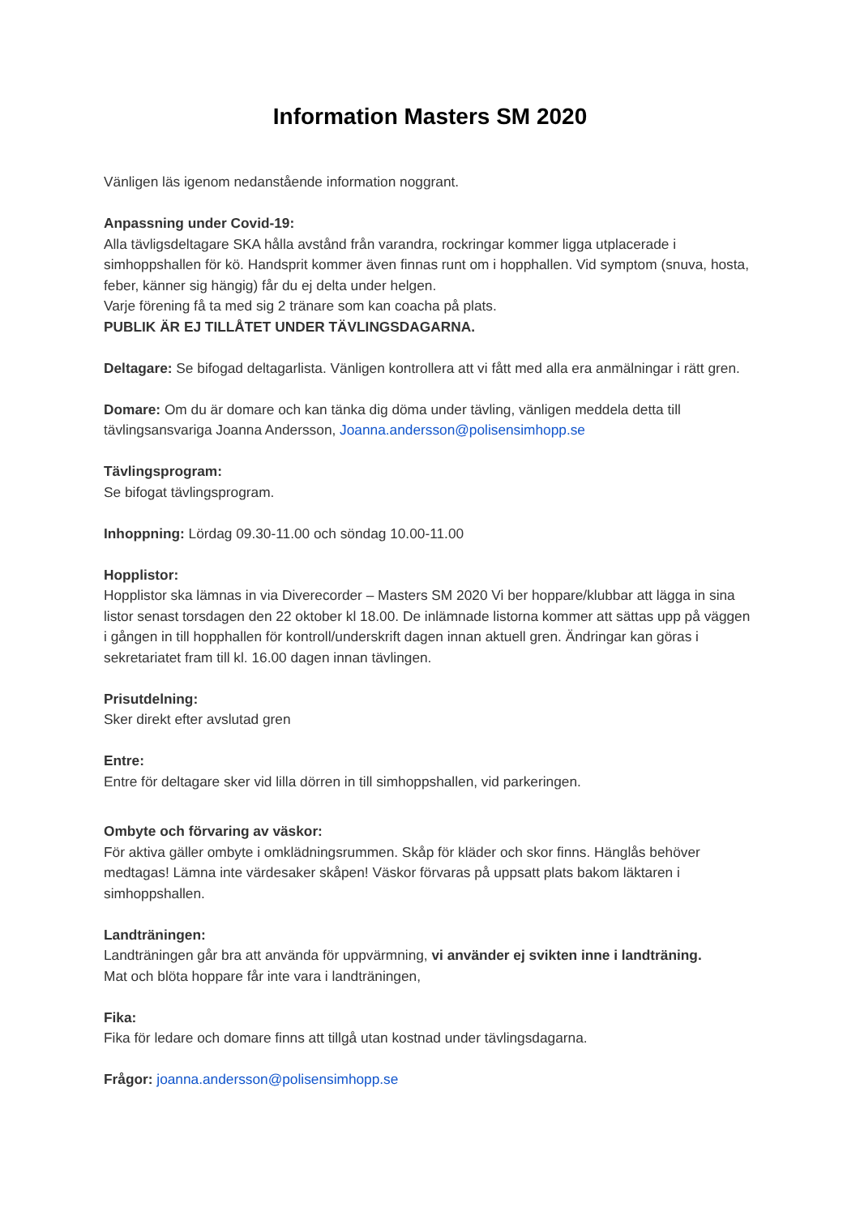Information Masters SM 2020
Vänligen läs igenom nedanstående information noggrant.
Anpassning under Covid-19:
Alla tävligsdeltagare SKA hålla avstånd från varandra, rockringar kommer ligga utplacerade i simhoppshallen för kö. Handsprit kommer även finnas runt om i hopphallen. Vid symptom (snuva, hosta, feber, känner sig hängig) får du ej delta under helgen.
Varje förening få ta med sig 2 tränare som kan coacha på plats.
PUBLIK ÄR EJ TILLÅTET UNDER TÄVLINGSDAGARNA.
Deltagare: Se bifogad deltagarlista. Vänligen kontrollera att vi fått med alla era anmälningar i rätt gren.
Domare: Om du är domare och kan tänka dig döma under tävling, vänligen meddela detta till tävlingsansvariga Joanna Andersson, Joanna.andersson@polisensimhopp.se
Tävlingsprogram:
Se bifogat tävlingsprogram.
Inhoppning: Lördag 09.30-11.00 och söndag 10.00-11.00
Hopplistor:
Hopplistor ska lämnas in via Diverecorder – Masters SM 2020 Vi ber hoppare/klubbar att lägga in sina listor senast torsdagen den 22 oktober kl 18.00. De inlämnade listorna kommer att sättas upp på väggen i gången in till hopphallen för kontroll/underskrift dagen innan aktuell gren. Ändringar kan göras i sekretariatet fram till kl. 16.00 dagen innan tävlingen.
Prisutdelning:
Sker direkt efter avslutad gren
Entre:
Entre för deltagare sker vid lilla dörren in till simhoppshallen, vid parkeringen.
Ombyte och förvaring av väskor:
För aktiva gäller ombyte i omklädningsrummen. Skåp för kläder och skor finns. Hänglås behöver medtagas! Lämna inte värdesaker skåpen! Väskor förvaras på uppsatt plats bakom läktaren i simhoppshallen.
Landträningen:
Landträningen går bra att använda för uppvärmning, vi använder ej svikten inne i landträning.
Mat och blöta hoppare får inte vara i landträningen,
Fika:
Fika för ledare och domare finns att tillgå utan kostnad under tävlingsdagarna.
Frågor: joanna.andersson@polisensimhopp.se